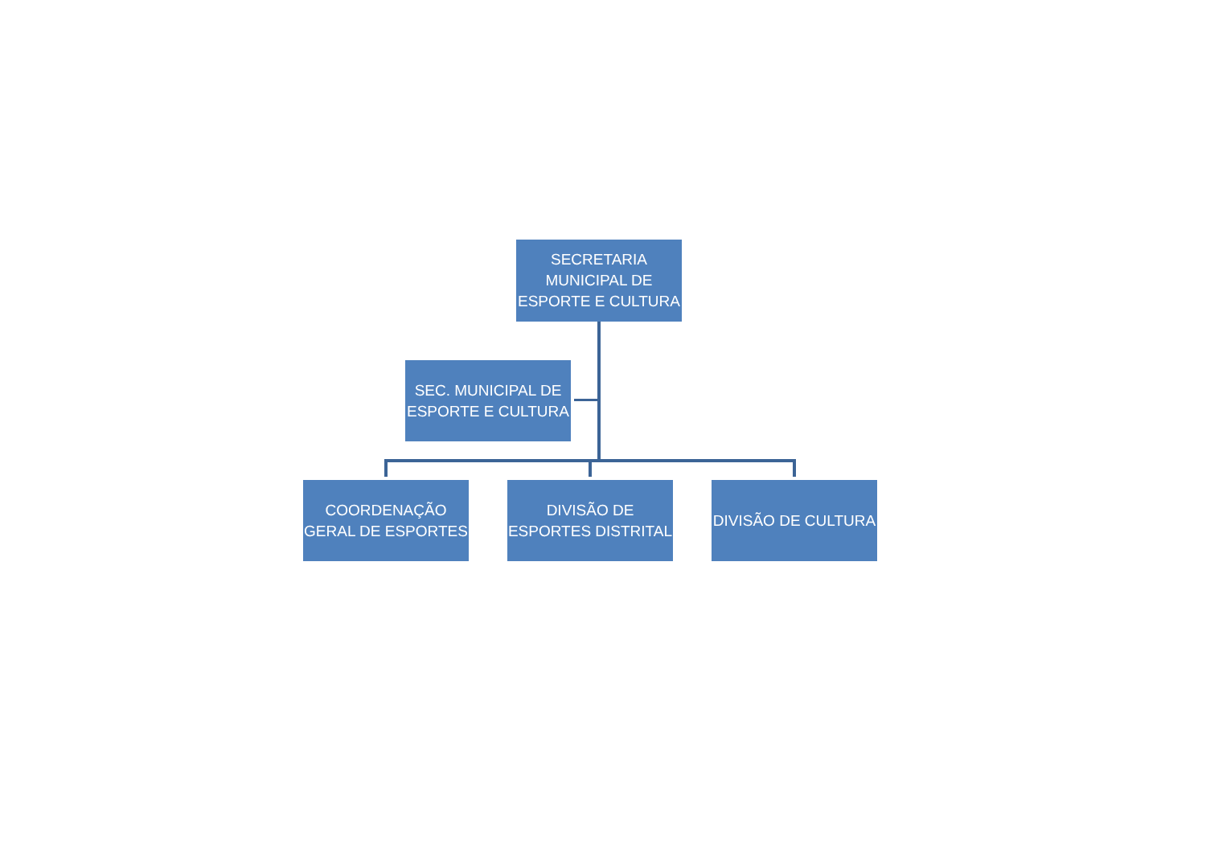SECRETARIA
MUNICIPAL DE
ESPORTE E CULTURA
SEC. MUNICIPAL DE
ESPORTE E CULTURA
COORDENAÇÃO
GERAL DE ESPORTES
DIVISÃO DE
ESPORTES DISTRITAL
DIVISÃO DE CULTURA